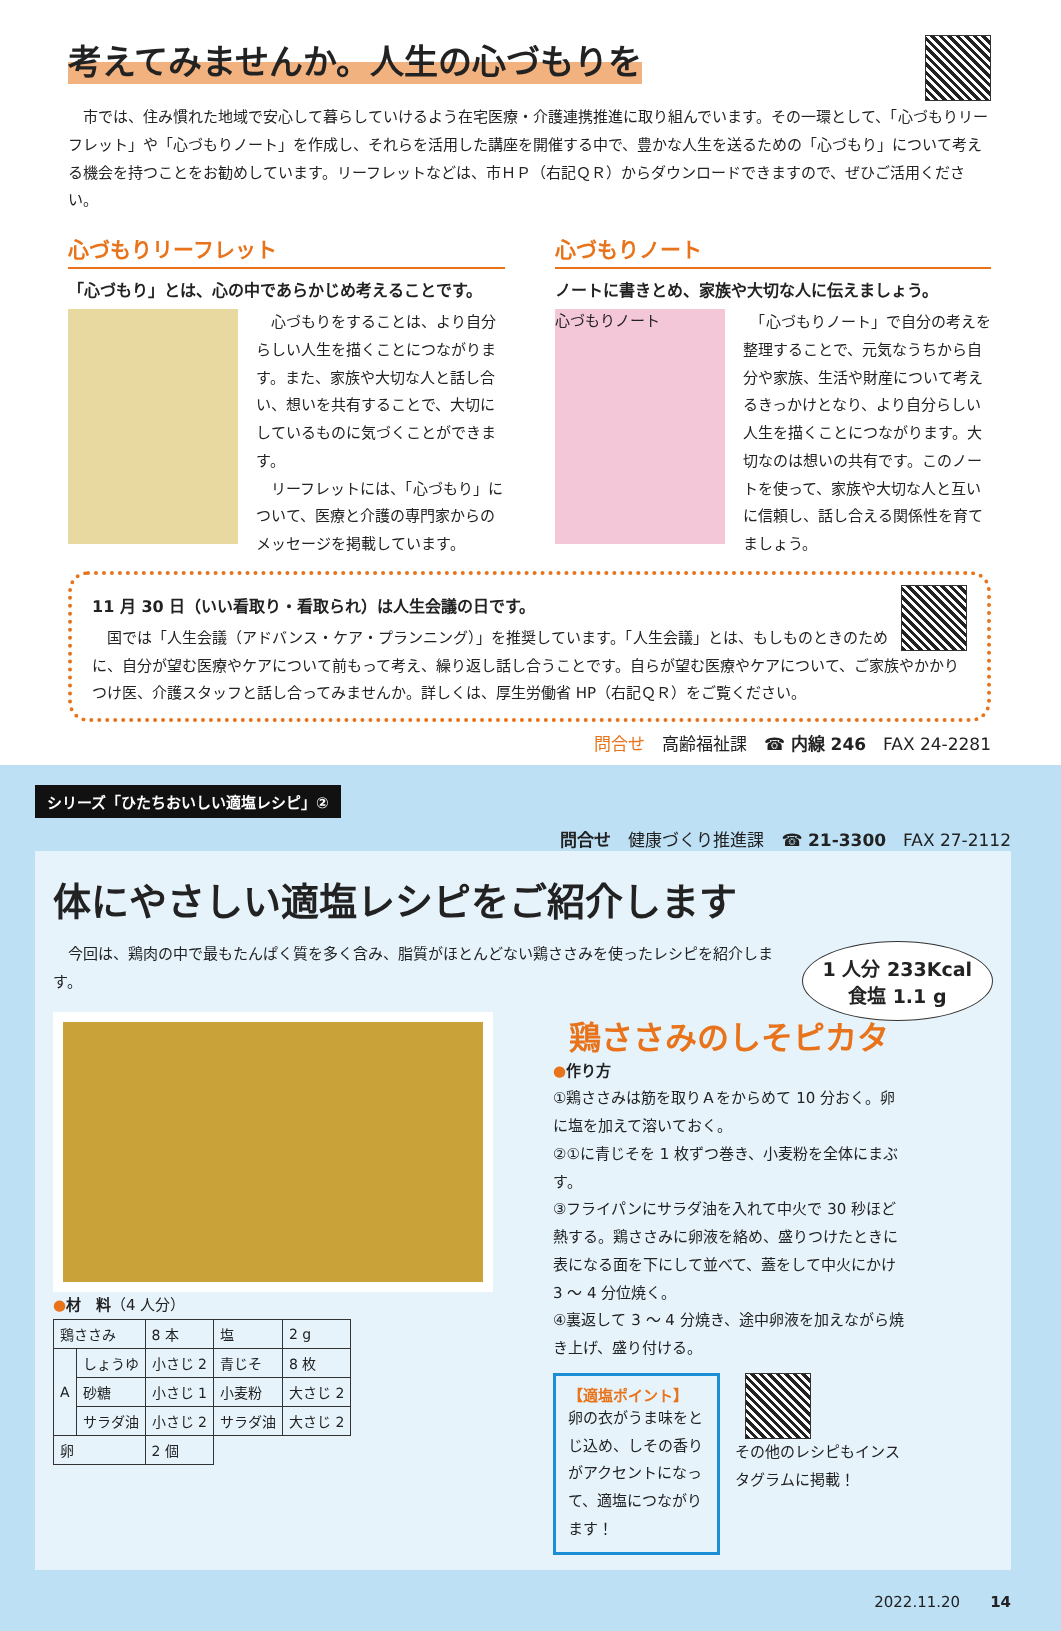考えてみませんか。人生の心づもりを
　市では、住み慣れた地域で安心して暮らしていけるよう在宅医療・介護連携推進に取り組んでいます。その一環として、「心づもりリーフレット」や「心づもりノート」を作成し、それらを活用した講座を開催する中で、豊かな人生を送るための「心づもり」について考える機会を持つことをお勧めしています。リーフレットなどは、市ＨＰ（右記ＱＲ）からダウンロードできますので、ぜひご活用ください。
心づもりリーフレット
「心づもり」とは、心の中であらかじめ考えることです。
　心づもりをすることは、より自分らしい人生を描くことにつながります。また、家族や大切な人と話し合い、想いを共有することで、大切にしているものに気づくことができます。
　リーフレットには、「心づもり」について、医療と介護の専門家からのメッセージを掲載しています。
心づもりノート
ノートに書きとめ、家族や大切な人に伝えましょう。
心づもりノート
　「心づもりノート」で自分の考えを整理することで、元気なうちから自分や家族、生活や財産について考えるきっかけとなり、より自分らしい人生を描くことにつながります。大切なのは想いの共有です。このノートを使って、家族や大切な人と互いに信頼し、話し合える関係性を育てましょう。
11 月 30 日（いい看取り・看取られ）は人生会議の日です。
　国では「人生会議（アドバンス・ケア・プランニング）」を推奨しています。「人生会議」とは、もしものときのために、自分が望む医療やケアについて前もって考え、繰り返し話し合うことです。自らが望む医療やケアについて、ご家族やかかりつけ医、介護スタッフと話し合ってみませんか。詳しくは、厚生労働省 HP（右記ＱＲ）をご覧ください。
問合せ　高齢福祉課　☎ 内線 246　FAX 24-2281
シリーズ「ひたちおいしい適塩レシピ」②
問合せ　健康づくり推進課　☎ 21-3300　FAX 27-2112
体にやさしい適塩レシピをご紹介します
1 人分 233Kcal
食塩 1.1 g
　今回は、鶏肉の中で最もたんぱく質を多く含み、脂質がほとんどない鶏ささみを使ったレシピを紹介します。
●材　料（4 人分）
| 鶏ささみ | | 8 本 | 塩 | 2 g |
| A | しょうゆ | 小さじ 2 | 青じそ | 8 枚 |
| | 砂糖 | 小さじ 1 | 小麦粉 | 大さじ 2 |
| | サラダ油 | 小さじ 2 | サラダ油 | 大さじ 2 |
| 卵 | | 2 個 | | |
鶏ささみのしそピカタ
●作り方
①鶏ささみは筋を取りＡをからめて 10 分おく。卵に塩を加えて溶いておく。
②①に青じそを 1 枚ずつ巻き、小麦粉を全体にまぶす。
③フライパンにサラダ油を入れて中火で 30 秒ほど熱する。鶏ささみに卵液を絡め、盛りつけたときに表になる面を下にして並べて、蓋をして中火にかけ 3 ～ 4 分位焼く。
④裏返して 3 ～ 4 分焼き、途中卵液を加えながら焼き上げ、盛り付ける。
【適塩ポイント】
卵の衣がうま味をとじ込め、しその香りがアクセントになって、適塩につながります！
その他のレシピもインスタグラムに掲載！
2022.11.20　　14